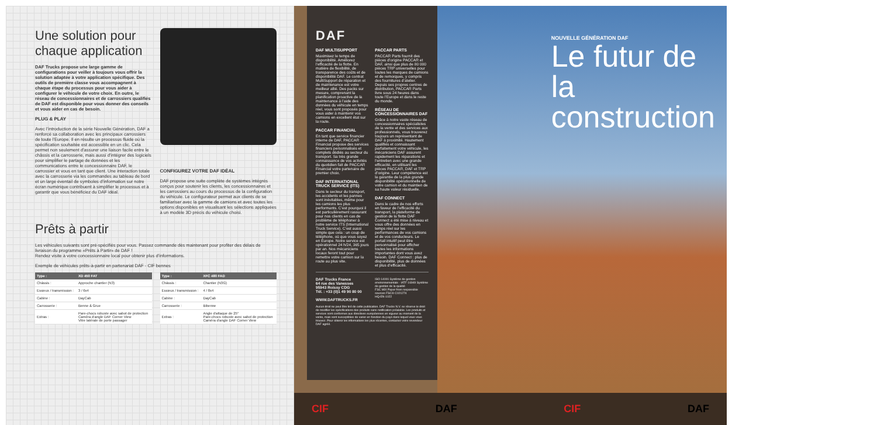Une solution pour chaque application
DAF Trucks propose une large gamme de configurations pour veiller à toujours vous offrir la solution adaptée à votre application spécifique. Des outils de première classe vous accompagnent à chaque étape du processus pour vous aider à configurer le véhicule de votre choix. En outre, le réseau de concessionnaires et de carrossiers qualifiés de DAF est disponible pour vous donner des conseils et vous aider en cas de besoin.
PLUG & PLAY
Avec l’introduction de la série Nouvelle Génération, DAF a renforcé sa collaboration avec les principaux carrossiers de toute l’Europe. Il en résulte un processus fluide où la spécification souhaitée est accessible en un clic. Cela permet non seulement d’assurer une liaison facile entre le châssis et la carrosserie, mais aussi d’intégrer des logiciels pour simplifier le partage de données et les communications entre le concessionnaire DAF, le carrossier et vous en tant que client. Une interaction totale avec la carrosserie via les commandes au tableau de bord et un large éventail de symboles d’information sur notre écran numérique contribuent à simplifier le processus et à garantir que vous bénéficiez du DAF idéal.
CONFIGUREZ VOTRE DAF IDÉAL
DAF propose une suite complète de systèmes intégrés conçus pour soutenir les clients, les concessionnaires et les carrossiers au cours du processus de la configuration du véhicule. Le configurateur permet aux clients de se familiariser avec la gamme de camions et avec toutes les options disponibles en visualisant les sélections appliquées à un modèle 3D précis du véhicule choisi.
Prêts à partir
Les véhicules suivants sont pré-spécifiés pour vous. Passez commande dès maintenant pour profiter des délais de livraison du programme «Prêts à Partir» de DAF !
Rendez visite à votre concessionnaire local pour obtenir plus d’informations.
Exemple de véhicules prêts-à-partir en partenariat DAF - CIF bennes
| Type : | XD 450 FAT |
| --- | --- |
| Châssis : | Approche chantier (N3) |
| Essieux / transmission : | 3 / 6x4 |
| Cabine : | DayCab |
| Carrosserie : | Benne & Grue |
| Extras : | Pare-chocs robuste avec sabot de protection Caméra d’angle DAF Corner View Vitre latérale de porte passager |
| Type : | XFC 480 FAD |
| --- | --- |
| Châssis : | Chantier (N3G) |
| Essieux / transmission : | 4 / 8x4 |
| Cabine : | DayCab |
| Carrosserie : | Bibenne |
| Extras : | Angle d’attaque de 25° Pare-chocs robuste avec sabot de protection Caméra d’angle DAF Corner View |
DAF
DAF MULTISUPPORT
Maximisez le temps de disponibilité. Améliorez l’efficacité de la flotte. En matière de flexibilité, de transparence des coûts et de disponibilité DAF. Le contrat MultiSupport de réparation et de maintenance est votre meilleur allié. Des packs sur mesure, comprenant la planification proactive de la maintenance à l’aide des données du véhicule en temps réel, vous sont proposés pour vous aider à maintenir vos camions en excellent état sur la route.
PACCAR FINANCIAL
En tant que service financier interne de DAF, PACCAR Financial propose des services financiers personnalisés et complets dédiés au secteur du transport. Sa très grande connaissance de vos activités du quotidien fait de PACCAR Financial votre partenaire de premier choix.
DAF INTERNATIONAL TRUCK SERVICE (ITS)
Dans le secteur du transport, les accidents et les pannes sont inévitables, même pour les camions les plus performants. C’est pourquoi il est particulièrement rassurant pour nos clients en cas de problème de téléphoner à notre service ITS (International Truck Service). C’est aussi simple que cela : un coup de téléphone, où que vous soyez en Europe. Notre service est opérationnel 24 h/24, 365 jours par an. Nos mécaniciens locaux feront tout pour remettre votre camion sur la route au plus vite.
PACCAR PARTS
PACCAR Parts fournit des pièces d’origine PACCAR et DAF, ainsi que plus de 80 000 pièces TRP universelles pour toutes les marques de camions et de remorques, y compris des fournitures d’atelier. Depuis ses propres centres de distribution, PACCAR Parts livre sous 24 heures dans toute l’Europe et dans le reste du monde.
RÉSEAU DE CONCESSIONNAIRES DAF
Grâce à notre vaste réseau de concessionnaires spécialistes de la vente et des services aux professionnels, vous trouverez toujours un représentant de DAF à proximité. Hautement qualifiés et connaissant parfaitement votre véhicule, les mécaniciens DAF assurent rapidement les réparations et l’entretien avec une grande efficacité, en utilisant les pièces PACCAR, DAF et TRP d’origine. Leur compétence est la garantie de la plus grande disponibilité opérationnelle de votre camion et du maintien de sa haute valeur résiduelle.
DAF CONNECT
Dans le cadre de nos efforts en faveur de l’efficacité du transport, la plateforme de gestion de la flotte DAF Connect a été mise à niveau et vous offre des données en temps réel sur les performances de vos camions et de vos conducteurs. Le portail intuitif peut être personnalisé pour afficher toutes les informations importantes dont vous avez besoin. DAF Connect : plus de disponibilité, plus de données et plus d’efficacité.
DAF Trucks France
64 rue des Vanesses
95943 Roissy CDG
Tél. : +33 (0)1 49 90 80 00
WWW.DAFTRUCKS.FR
ISO 14001 Système de gestion environnementale · IATF 16949 Système de gestion de la qualité
FSC MIX Paper from responsible sources FSC® C021274
HQ-EN-1022
Aucun droit ne peut être tiré de cette publication. DAF Trucks N.V. se réserve le droit de modifier les spécifications des produits sans notification préalable. Les produits et services sont conformes aux directives européennes en vigueur au moment de la vente, mais sont susceptibles de varier en fonction du pays dans lequel vous vous trouvez. Pour obtenir les informations les plus récentes, contactez votre revendeur DAF agréé.
NOUVELLE GÉNÉRATION DAF
Le futur de la construction
CIF DAF CIF DAF